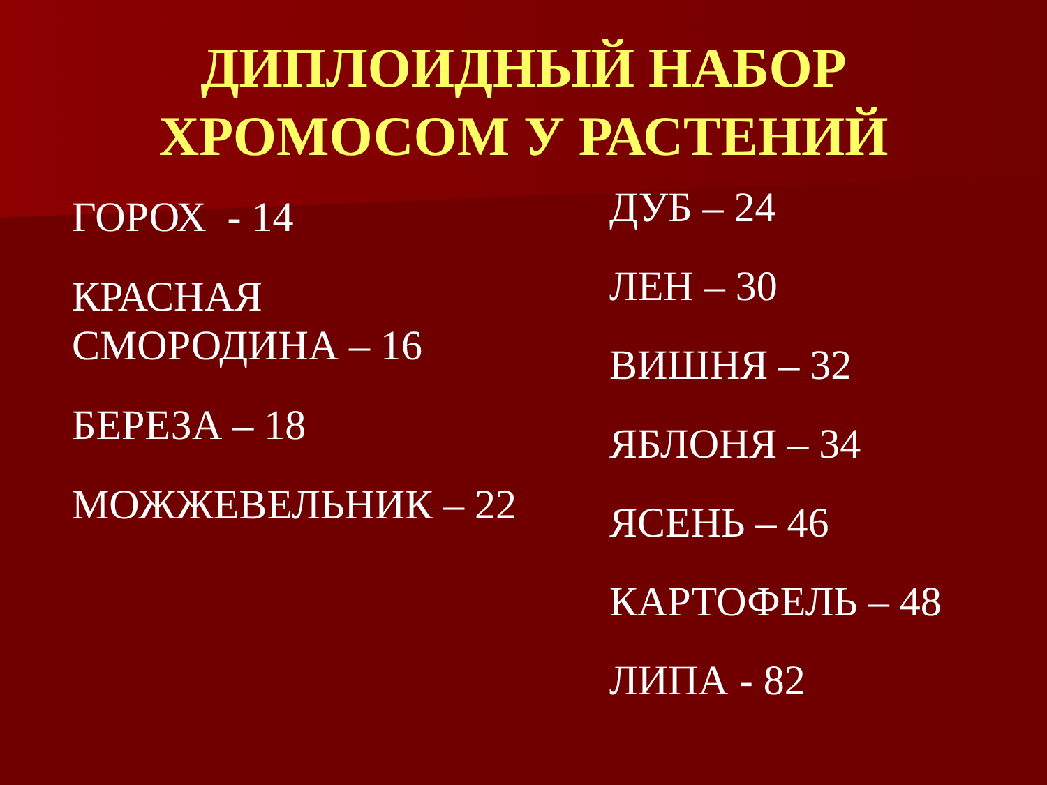ДИПЛОИДНЫЙ НАБОР
ХРОМОСОМ У РАСТЕНИЙ
ГОРОХ - 14
КРАСНАЯ
СМОРОДИНА – 16
БЕРЕЗА – 18
МОЖЖЕВЕЛЬНИК – 22
ДУБ – 24
ЛЕН – 30
ВИШНЯ – 32
ЯБЛОНЯ – 34
ЯСЕНЬ – 46
КАРТОФЕЛЬ – 48
ЛИПА - 82